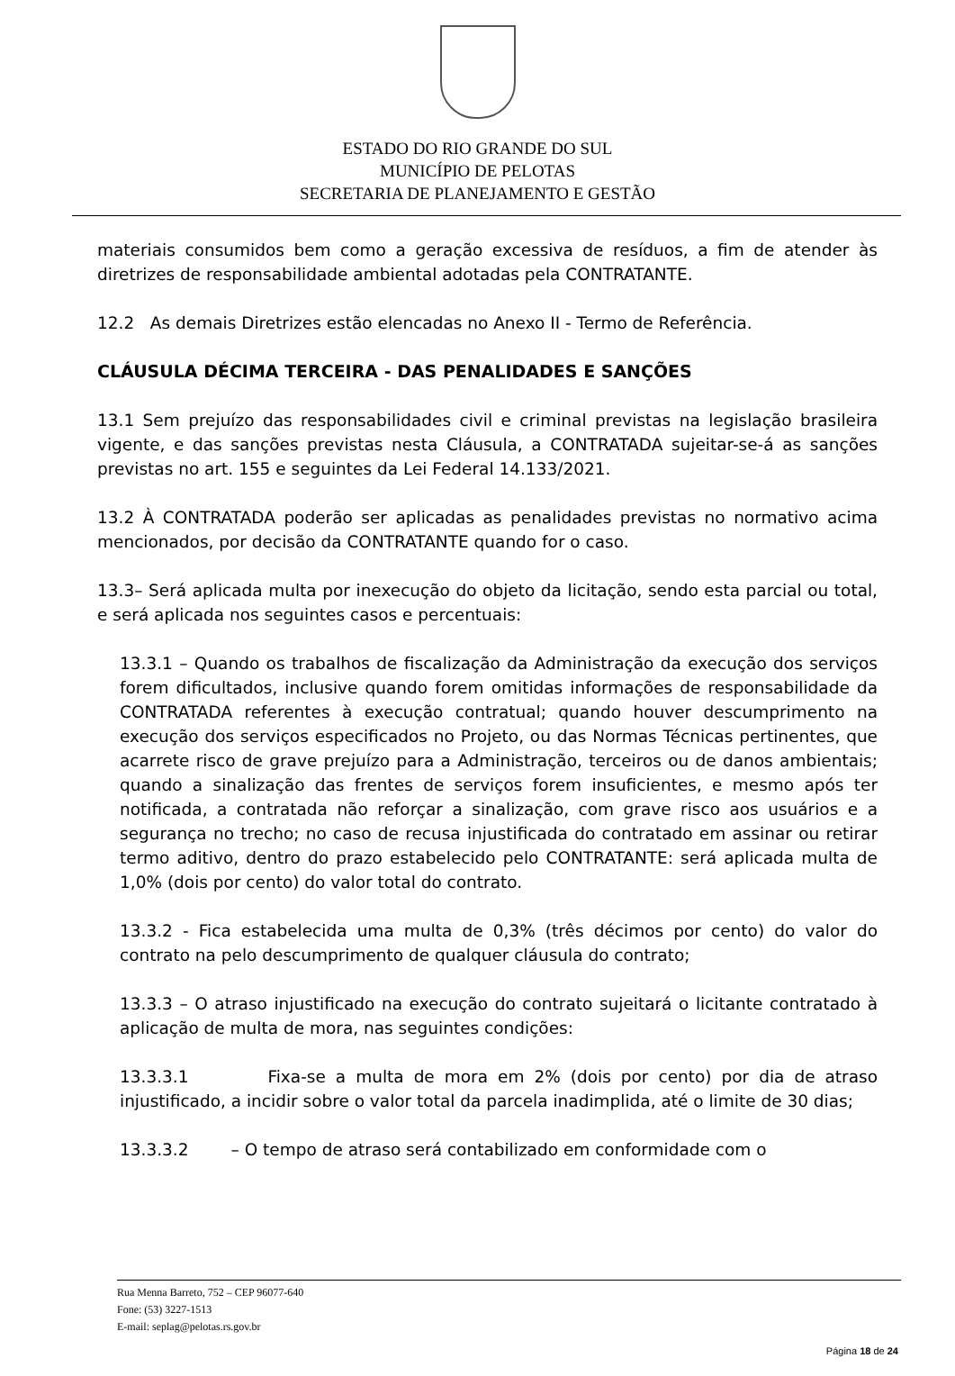ESTADO DO RIO GRANDE DO SUL
MUNICÍPIO DE PELOTAS
SECRETARIA DE PLANEJAMENTO E GESTÃO
materiais consumidos bem como a geração excessiva de resíduos, a fim de atender às diretrizes de responsabilidade ambiental adotadas pela CONTRATANTE.
12.2 As demais Diretrizes estão elencadas no Anexo II - Termo de Referência.
CLÁUSULA DÉCIMA TERCEIRA - DAS PENALIDADES E SANÇÕES
13.1 Sem prejuízo das responsabilidades civil e criminal previstas na legislação brasileira vigente, e das sanções previstas nesta Cláusula, a CONTRATADA sujeitar-se-á as sanções previstas no art. 155 e seguintes da Lei Federal 14.133/2021.
13.2 À CONTRATADA poderão ser aplicadas as penalidades previstas no normativo acima mencionados, por decisão da CONTRATANTE quando for o caso.
13.3– Será aplicada multa por inexecução do objeto da licitação, sendo esta parcial ou total, e será aplicada nos seguintes casos e percentuais:
13.3.1 – Quando os trabalhos de fiscalização da Administração da execução dos serviços forem dificultados, inclusive quando forem omitidas informações de responsabilidade da CONTRATADA referentes à execução contratual; quando houver descumprimento na execução dos serviços especificados no Projeto, ou das Normas Técnicas pertinentes, que acarrete risco de grave prejuízo para a Administração, terceiros ou de danos ambientais; quando a sinalização das frentes de serviços forem insuficientes, e mesmo após ter notificada, a contratada não reforçar a sinalização, com grave risco aos usuários e a segurança no trecho; no caso de recusa injustificada do contratado em assinar ou retirar termo aditivo, dentro do prazo estabelecido pelo CONTRATANTE: será aplicada multa de 1,0% (dois por cento) do valor total do contrato.
13.3.2 - Fica estabelecida uma multa de 0,3% (três décimos por cento) do valor do contrato na pelo descumprimento de qualquer cláusula do contrato;
13.3.3 – O atraso injustificado na execução do contrato sujeitará o licitante contratado à aplicação de multa de mora, nas seguintes condições:
13.3.3.1 Fixa-se a multa de mora em 2% (dois por cento) por dia de atraso injustificado, a incidir sobre o valor total da parcela inadimplida, até o limite de 30 dias;
13.3.3.2 – O tempo de atraso será contabilizado em conformidade com o
Rua Menna Barreto, 752 – CEP 96077-640
Fone: (53) 3227-1513
E-mail: seplag@pelotas.rs.gov.br
Página 18 de 24